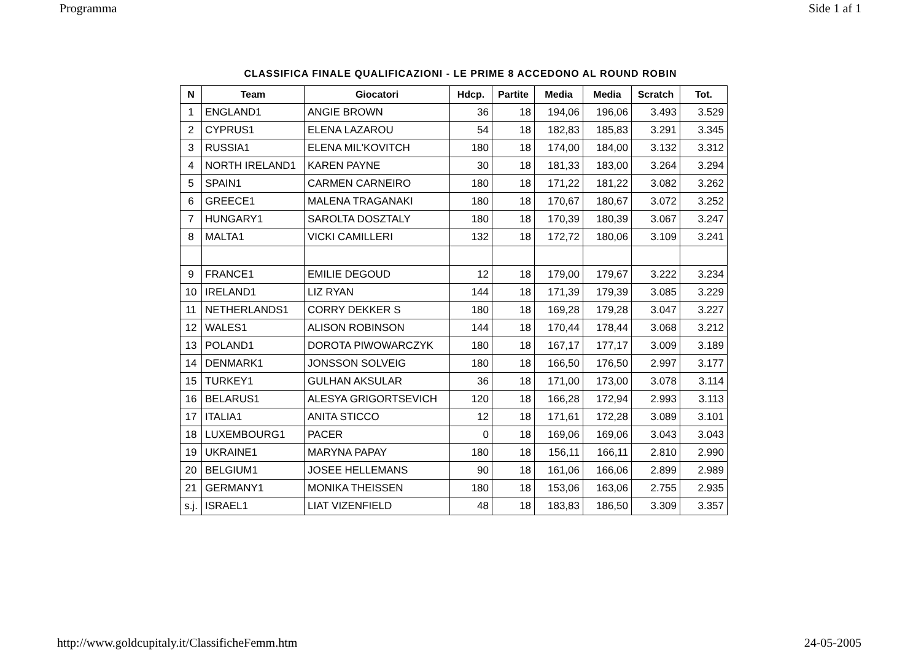Programma Side 1 af 1
CLASSIFICA FINALE QUALIFICAZIONI - LE PRIME 8 ACCEDONO AL ROUND ROBIN
| N | Team | Giocatori | Hdcp. | Partite | Media | Media | Scratch | Tot. |
| --- | --- | --- | --- | --- | --- | --- | --- | --- |
| 1 | ENGLAND1 | ANGIE BROWN | 36 | 18 | 194,06 | 196,06 | 3.493 | 3.529 |
| 2 | CYPRUS1 | ELENA LAZAROU | 54 | 18 | 182,83 | 185,83 | 3.291 | 3.345 |
| 3 | RUSSIA1 | ELENA MIL'KOVITCH | 180 | 18 | 174,00 | 184,00 | 3.132 | 3.312 |
| 4 | NORTH IRELAND1 | KAREN PAYNE | 30 | 18 | 181,33 | 183,00 | 3.264 | 3.294 |
| 5 | SPAIN1 | CARMEN CARNEIRO | 180 | 18 | 171,22 | 181,22 | 3.082 | 3.262 |
| 6 | GREECE1 | MALENA TRAGANAKI | 180 | 18 | 170,67 | 180,67 | 3.072 | 3.252 |
| 7 | HUNGARY1 | SAROLTA DOSZTALY | 180 | 18 | 170,39 | 180,39 | 3.067 | 3.247 |
| 8 | MALTA1 | VICKI CAMILLERI | 132 | 18 | 172,72 | 180,06 | 3.109 | 3.241 |
| 9 | FRANCE1 | EMILIE DEGOUD | 12 | 18 | 179,00 | 179,67 | 3.222 | 3.234 |
| 10 | IRELAND1 | LIZ RYAN | 144 | 18 | 171,39 | 179,39 | 3.085 | 3.229 |
| 11 | NETHERLANDS1 | CORRY DEKKER S | 180 | 18 | 169,28 | 179,28 | 3.047 | 3.227 |
| 12 | WALES1 | ALISON ROBINSON | 144 | 18 | 170,44 | 178,44 | 3.068 | 3.212 |
| 13 | POLAND1 | DOROTA PIWOWARCZYK | 180 | 18 | 167,17 | 177,17 | 3.009 | 3.189 |
| 14 | DENMARK1 | JONSSON SOLVEIG | 180 | 18 | 166,50 | 176,50 | 2.997 | 3.177 |
| 15 | TURKEY1 | GULHAN AKSULAR | 36 | 18 | 171,00 | 173,00 | 3.078 | 3.114 |
| 16 | BELARUS1 | ALESYA GRIGORTSEVICH | 120 | 18 | 166,28 | 172,94 | 2.993 | 3.113 |
| 17 | ITALIA1 | ANITA STICCO | 12 | 18 | 171,61 | 172,28 | 3.089 | 3.101 |
| 18 | LUXEMBOURG1 | PACER | 0 | 18 | 169,06 | 169,06 | 3.043 | 3.043 |
| 19 | UKRAINE1 | MARYNA PAPAY | 180 | 18 | 156,11 | 166,11 | 2.810 | 2.990 |
| 20 | BELGIUM1 | JOSEE HELLEMANS | 90 | 18 | 161,06 | 166,06 | 2.899 | 2.989 |
| 21 | GERMANY1 | MONIKA THEISSEN | 180 | 18 | 153,06 | 163,06 | 2.755 | 2.935 |
| s.j. | ISRAEL1 | LIAT VIZENFIELD | 48 | 18 | 183,83 | 186,50 | 3.309 | 3.357 |
http://www.goldcupitaly.it/ClassificheFemm.htm 24-05-2005